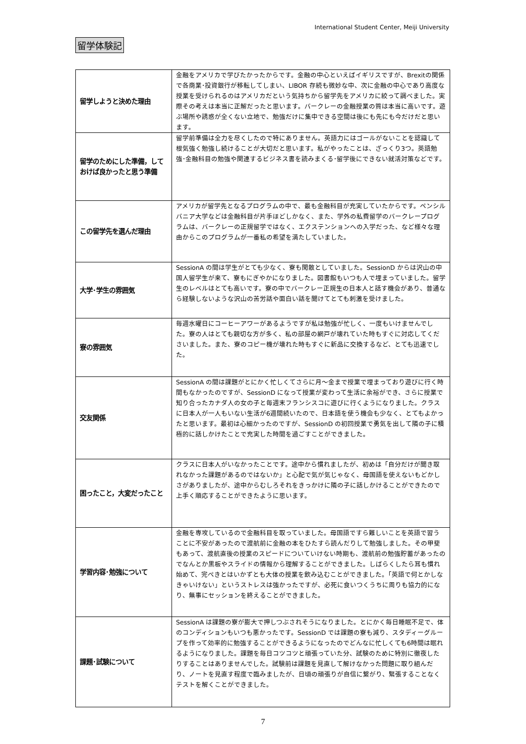International Student Center, Meiji University
留学体験記
| 留学しようと決めた理由 | 金融をアメリカで学びたかったからです。金融の中心といえばイギリスですが、Brexitの関係で各商業･投資銀行が移転してしまい、LIBOR 存続も微妙な中、次に金融の中心であり高度な授業を受けられるのはアメリカだという気持ちから留学先をアメリカに絞って調べました。実際その考えは本当に正解だったと思います。バークレーの金融授業の質は本当に高いです。遊ぶ場所や誘惑が全くない立地で、勉強だけに集中できる空間は後にも先にも今だけだと思います。 |
| 留学のためにした準備，しておけば良かったと思う準備 | 留学前準備は全力を尽くしたので特にありません。英語力にはゴールがないことを認識して根気強く勉強し続けることが大切だと思います。私がやったことは、ざっくり3つ。英語勉強･金融科目の勉強や関連するビジネス書を読みまくる･留学後にできない就活対策などです。 |
| この留学先を選んだ理由 | アメリカが留学先となるプログラムの中で、最も金融科目が充実していたからです。ペンシルバニア大学などは金融科目が片手ほどしかなく、また、学外の私費留学のバークレープログラムは、バークレーの正規留学ではなく、エクステンションへの入学だった、など様々な理由からこのプログラムが一番私の希望を満たしていました。 |
| 大学･学生の雰囲気 | SessionA の間は学生がとても少なく、寮も閑散としていました。SessionD からは沢山の中国人留学生が来て、寮もにぎやかになりました。図書館もいつも人で埋まっていました。留学生のレベルはとても高いです。寮の中でバークレー正規生の日本人と話す機会があり、普通なら経験しないような沢山の苦労話や面白い話を聞けてとても刺激を受けました。 |
| 寮の雰囲気 | 毎週水曜日にコーヒーアワーがあるようですが私は勉強が忙しく、一度もいけませんでした。寮の人はとても親切な方が多く、私の部屋の網戸が壊れていた時もすぐに対応してくださいました。また、寮のコピー機が壊れた時もすぐに新品に交換するなど、とても迅速でした。 |
| 交友関係 | SessionA の間は課題がとにかく忙しくてさらに月～金まで授業で埋まっており遊びに行く時間もなかったのですが、SessionD になって授業が変わって生活に余裕ができ、さらに授業で知り合ったカナダ人の女の子と毎週末フランシスコに遊びに行くようになりました。クラスに日本人が一人もいない生活が6週間続いたので、日本語を使う機会も少なく、とてもよかったと思います。最初は心細かったのですが、SessionD の初回授業で勇気を出して隣の子に積極的に話しかけたことで充実した時間を過ごすことができました。 |
| 困ったこと，大変だったこと | クラスに日本人がいなかったことです。途中から慣れましたが、初めは「自分だけが聞き取れなかった課題があるのではないか」と心配で気が気じゃなく、母国語を使えないもどかしさがありましたが、途中からむしろそれをきっかけに隣の子に話しかけることができたので上手く順応することができたように思います。 |
| 学習内容･勉強について | 金融を専攻しているので金融科目を取っていました。母国語ですら難しいことを英語で習うことに不安があったので渡航前に金融の本をひたすら読んだりして勉強しました。その甲斐もあって、渡航直後の授業のスピードについていけない時期も、渡航前の勉強貯蓄があったのでなんとか黒板やスライドの情報から理解することができました。しばらくしたら耳も慣れ始めて、完ぺきとはいかずとも大体の授業を飲み込むことができました。「英語で何とかしなきゃいけない」というストレスは強かったですが、必死に食いつくうちに周りも協力的になり、無事にセッションを終えることができました。 |
| 課題･試験について | SessionA は課題の寮が膨大で押しつぶされそうになりました。とにかく毎日睡眠不足で、体のコンディションもいつも悪かったです。SessionD では課題の寮も減り、スタディーグループを作って効率的に勉強することができるようになったのでどんなに忙しくても6時間は眠れるようになりました。課題を毎日コツコツと頑張っていた分、試験のために特別に徹夜したりすることはありませんでした。試験前は課題を見直して解けなかった問題に取り組んだり、ノートを見直す程度で臨みましたが、日頃の頑張りが自信に繋がり、緊張することなくテストを解くことができました。 |
7